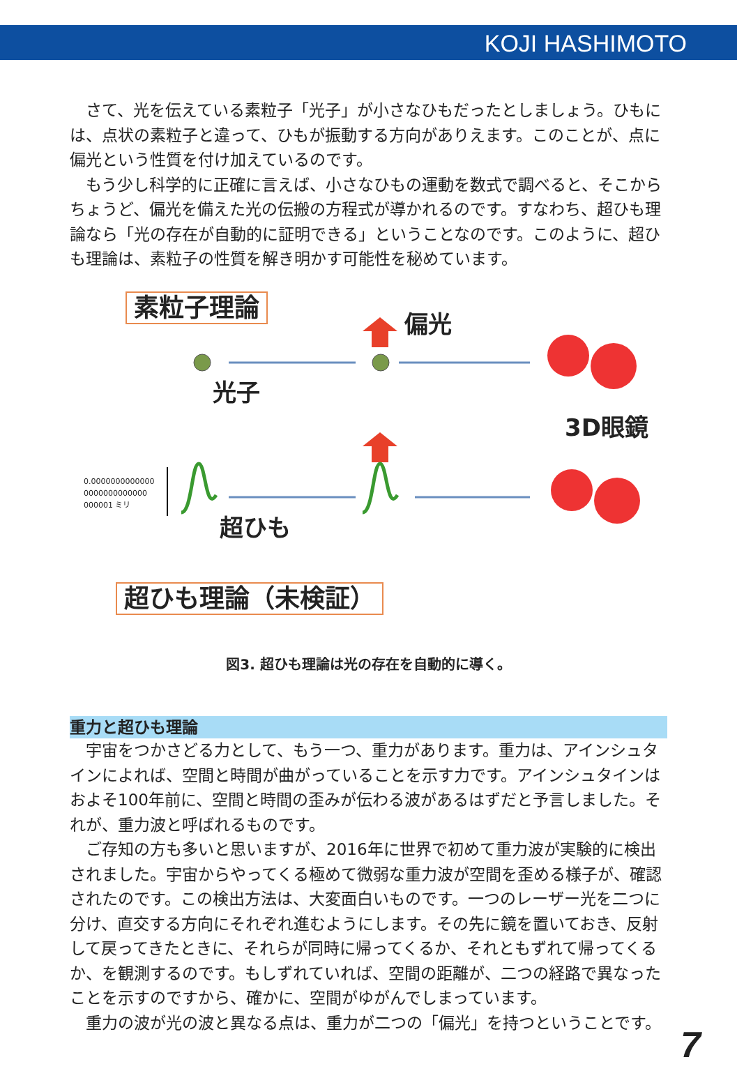KOJI HASHIMOTO
さて、光を伝えている素粒子「光子」が小さなひもだったとしましょう。ひもには、点状の素粒子と違って、ひもが振動する方向がありえます。このことが、点に偏光という性質を付け加えているのです。
もう少し科学的に正確に言えば、小さなひもの運動を数式で調べると、そこからちょうど、偏光を備えた光の伝搬の方程式が導かれるのです。すなわち、超ひも理論なら「光の存在が自動的に証明できる」ということなのです。このように、超ひも理論は、素粒子の性質を解き明かす可能性を秘めています。
素粒子理論
偏光
光子
3D眼鏡
0.0000000000000
0000000000000
000001 ミリ
超ひも
超ひも理論（未検証）
図3. 超ひも理論は光の存在を自動的に導く。
重力と超ひも理論
宇宙をつかさどる力として、もう一つ、重力があります。重力は、アインシュタインによれば、空間と時間が曲がっていることを示す力です。アインシュタインはおよそ100年前に、空間と時間の歪みが伝わる波があるはずだと予言しました。それが、重力波と呼ばれるものです。
ご存知の方も多いと思いますが、2016年に世界で初めて重力波が実験的に検出されました。宇宙からやってくる極めて微弱な重力波が空間を歪める様子が、確認されたのです。この検出方法は、大変面白いものです。一つのレーザー光を二つに分け、直交する方向にそれぞれ進むようにします。その先に鏡を置いておき、反射して戻ってきたときに、それらが同時に帰ってくるか、それともずれて帰ってくるか、を観測するのです。もしずれていれば、空間の距離が、二つの経路で異なったことを示すのですから、確かに、空間がゆがんでしまっています。
重力の波が光の波と異なる点は、重力が二つの「偏光」を持つということです。
7